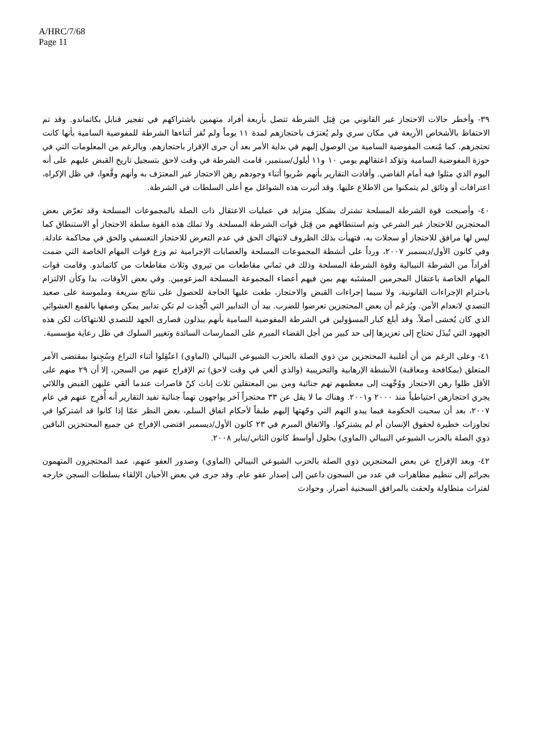A/HRC/7/68
Page 11
٣٩- وأخطر حالات الاحتجاز غير القانوني من قِبَل الشرطة تتصل بأربعة أفراد متهمين باشتراكهم في تفجير قنابل بكاتماندو. وقد تم الاحتفاظ بالأشخاص الأربعة في مكان سري ولم يُعترَف باحتجازهم لمدة ١١ يوماً ولم تُقر أثناءها الشرطة للمفوضية السامية بأنها كانت تحتجزهم. كما مُنعت المفوضية السامية من الوصول إليهم في بداية الأمر بعد أن جرى الإقرار باحتجازهم. وبالرغم من المعلومات التي في حوزة المفوضية السامية وتؤكد اعتقالهم يومي ١٠ و١١ أيلول/سبتمبر، قامت الشرطة في وقت لاحق بتسجيل تاريخ القبض عليهم على أنه اليوم الذي مثلوا فيه أمام القاضي. وأفادت التقارير بأنهم ضُربوا أثناء وجودهم رهن الاحتجاز غير المعترَف به وأنهم وقَّعوا، في ظل الإكراه، اعترافات أو وثائق لم يتمكنوا من الاطلاع عليها. وقد أثيرت هذه الشواغل مع أعلى السلطات في الشرطة.
٤٠- وأصبحت قوة الشرطة المسلحة تشترك بشكل متزايد في عمليات الاعتقال ذات الصلة بالمجموعات المسلحة وقد تعرّض بعض المحتجزين للاحتجاز غير الشرعي وتم استنطاقهم من قِبَل قوات الشرطة المسلحة. ولا تملك هذه القوة سلطة الاحتجاز أو الاستنطاق كما ليس لها مرافق للاحتجاز أو سجلات به، فتهيأت بذلك الظروف لانتهاك الحق في عدم التعرض للاحتجاز التعسفي والحق في محاكمة عادلة. وفي كانون الأول/ديسمبر ٢٠٠٧، ورداً على أنشطة المجموعات المسلحة والعصابات الإجرامية تم وزع قوات المهام الخاصة التي ضمت أفراداً من الشرطة النيبالية وقوة الشرطة المسلحة وذلك في ثماني مقاطعات من تيروي وثلاث مقاطعات من كاتماندو. وقامت قوات المهام الخاصة باعتقال المجرمين المشتَبه بهم بمن فيهم أعضاء المجموعة المسلحة المزعومين. وفي بعض الأوقات، بدا وكأن الالتزام باحترام الإجراءات القانونية، ولا سيما إجراءات القبض والاحتجاز، طغت عليها الحاجة للحصول على نتائج سريعة وملموسة على صعيد التصدي لانعدام الأمن. ويُزعَم أن بعض المحتجزين تعرضوا للضرب. بيد أن التدابير التي اتُّخِذت لم تكن تدابير يمكن وصفها بالقمع العشوائي الذي كان يُخشى أصلاً. وقد أبلغ كبار المسؤولين في الشرطة المفوضية السامية بأنهم يبذلون قصارى الجهد للتصدي للانتهاكات لكن هذه الجهود التي تُبذَل تحتاج إلى تعزيزها إلى حد كبير من أجل القضاء المبرم على الممارسات السائدة وتغيير السلوك في ظل رعاية مؤسسية.
٤١- وعلى الرغم من أن أغلبية المحتجزين من ذوي الصلة بالحزب الشيوعي النيبالي (الماوي) اعتُقِلوا أثناء التراع وسُجِنوا بمقتضى الأمر المتعلق (بمكافحة ومعاقبة) الأنشطة الإرهابية والتخريبية (والذي ألغي في وقت لاحق) تم الإفراج عنهم من السجن، إلا أن ٢٩ منهم على الأقل ظلوا رهن الاحتجاز ووُجِّهت إلى معظمهم تهم جنائية ومن بين المعتقلين ثلاث إناث كنّ قاصرات عندما ألقي عليهن القبض واللائي يجري احتجازهن احتياطياً منذ ٢٠٠٠ و٢٠٠١. وهناك ما لا يقل عن ٣٣ محتجزاً آخر يواجهون تهماً جنائية تفيد التقارير أنه أُفرِج عنهم في عام ٢٠٠٧، بعد أن سحبت الحكومة فيما يبدو التهم التي وجّهتها إليهم طبقاً لأحكام اتفاق السلم، بغض النظر عمّا إذا كانوا قد اشتركوا في تجاوزات خطيرة لحقوق الإنسان أم لم يشتركوا. والاتفاق المبرم في ٢٣ كانون الأول/ديسمبر اقتضى الإفراج عن جميع المحتجزين الباقين ذوي الصلة بالحزب الشيوعي النيبالي (الماوي) بحلول أواسط كانون الثاني/يناير ٢٠٠٨.
٤٢- وبعد الإفراج عن بعض المحتجزين ذوي الصلة بالحزب الشيوعي النيبالي (الماوي) وصدور العفو عنهم، عمد المحتجزون المتهمون بجرائم إلى تنظيم مظاهرات في عدد من السجون داعين إلى إصدار عفو عام. وقد جرى في بعض الأحيان الإلقاء بسلطات السجن خارجه لفترات متطاولة ولحقت بالمرافق السجنية أضرار. وحوادث